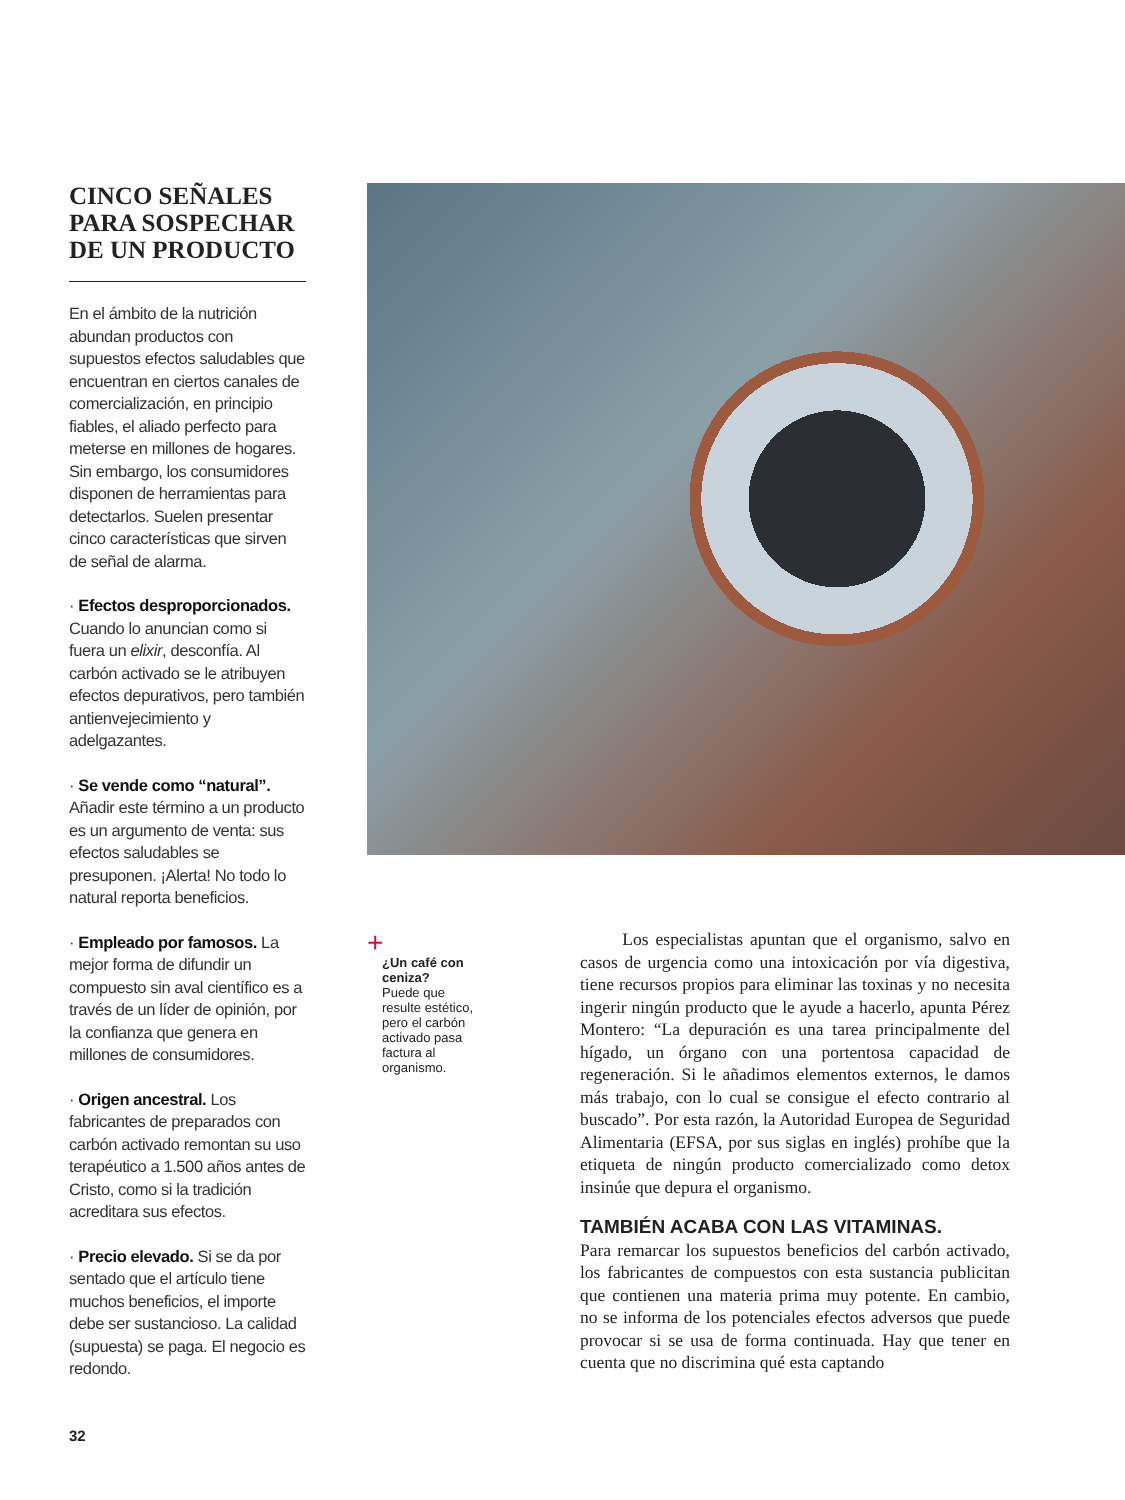CINCO SEÑALES PARA SOSPECHAR DE UN PRODUCTO
En el ámbito de la nutrición abundan productos con supuestos efectos saludables que encuentran en ciertos canales de comercialización, en principio fiables, el aliado perfecto para meterse en millones de hogares. Sin embargo, los consumidores disponen de herramientas para detectarlos. Suelen presentar cinco características que sirven de señal de alarma.
· Efectos desproporcionados. Cuando lo anuncian como si fuera un elixir, desconfía. Al carbón activado se le atribuyen efectos depurativos, pero también antienvejecimiento y adelgazantes.
· Se vende como “natural”. Añadir este término a un producto es un argumento de venta: sus efectos saludables se presuponen. ¡Alerta! No todo lo natural reporta beneficios.
· Empleado por famosos. La mejor forma de difundir un compuesto sin aval científico es a través de un líder de opinión, por la confianza que genera en millones de consumidores.
· Origen ancestral. Los fabricantes de preparados con carbón activado remontan su uso terapéutico a 1.500 años antes de Cristo, como si la tradición acreditara sus efectos.
· Precio elevado. Si se da por sentado que el artículo tiene muchos beneficios, el importe debe ser sustancioso. La calidad (supuesta) se paga. El negocio es redondo.
+
¿Un café con ceniza?
Puede que resulte estético, pero el carbón activado pasa factura al organismo.
Los especialistas apuntan que el organismo, salvo en casos de urgencia como una intoxicación por vía digestiva, tiene recursos propios para eliminar las toxinas y no necesita ingerir ningún producto que le ayude a hacerlo, apunta Pérez Montero: “La depuración es una tarea principalmente del hígado, un órgano con una portentosa capacidad de regeneración. Si le añadimos elementos externos, le damos más trabajo, con lo cual se consigue el efecto contrario al buscado”. Por esta razón, la Autoridad Europea de Seguridad Alimentaria (EFSA, por sus siglas en inglés) prohíbe que la etiqueta de ningún producto comercializado como detox insinúe que depura el organismo.
TAMBIÉN ACABA CON LAS VITAMINAS.
Para remarcar los supuestos beneficios del carbón activado, los fabricantes de compuestos con esta sustancia publicitan que contienen una materia prima muy potente. En cambio, no se informa de los potenciales efectos adversos que puede provocar si se usa de forma continuada. Hay que tener en cuenta que no discrimina qué esta captando
32